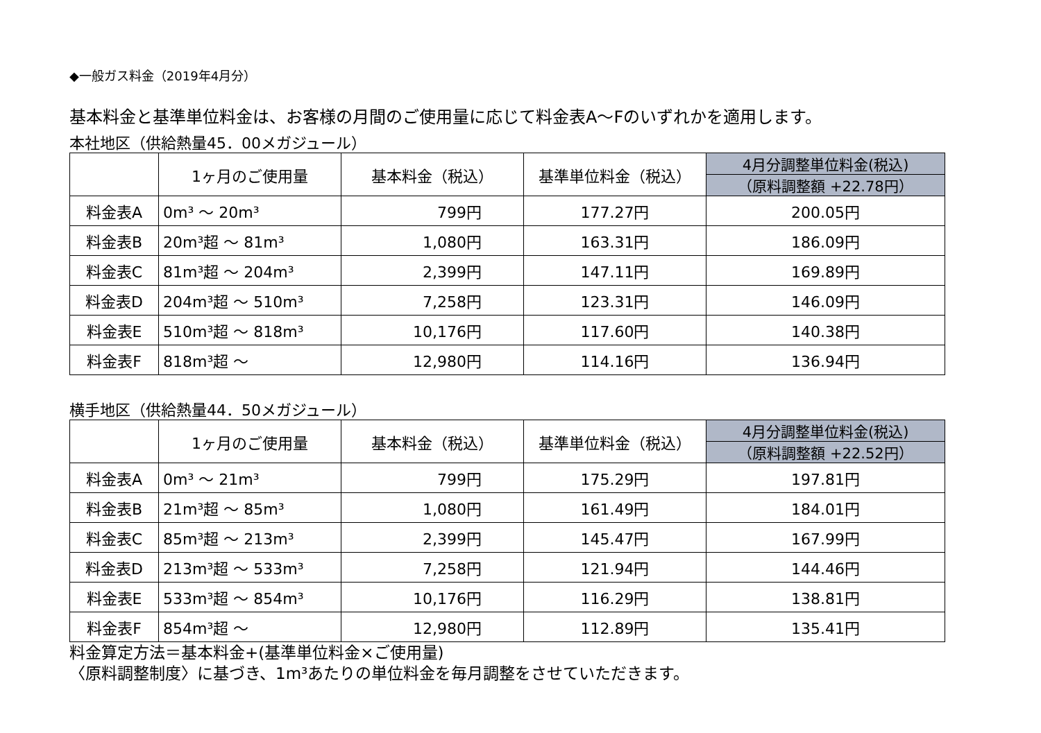◆一般ガス料金（2019年4月分）
基本料金と基準単位料金は、お客様の月間のご使用量に応じて料金表A～Fのいずれかを適用します。
本社地区（供給熱量45．00メガジュール）
| | 1ヶ月のご使用量 | 基本料金（税込） | 基準単位料金（税込） | 4月分調整単位料金(税込) |
| --- | --- | --- | --- | --- |
| | | | | （原料調整額 +22.78円） |
| 料金表A | 0m³ ～ 20m³ | 799円 | 177.27円 | 200.05円 |
| 料金表B | 20m³超 ～ 81m³ | 1,080円 | 163.31円 | 186.09円 |
| 料金表C | 81m³超 ～ 204m³ | 2,399円 | 147.11円 | 169.89円 |
| 料金表D | 204m³超 ～ 510m³ | 7,258円 | 123.31円 | 146.09円 |
| 料金表E | 510m³超 ～ 818m³ | 10,176円 | 117.60円 | 140.38円 |
| 料金表F | 818m³超 ～ | 12,980円 | 114.16円 | 136.94円 |
横手地区（供給熱量44．50メガジュール）
| | 1ヶ月のご使用量 | 基本料金（税込） | 基準単位料金（税込） | 4月分調整単位料金(税込) |
| --- | --- | --- | --- | --- |
| | | | | （原料調整額 +22.52円） |
| 料金表A | 0m³ ～ 21m³ | 799円 | 175.29円 | 197.81円 |
| 料金表B | 21m³超 ～ 85m³ | 1,080円 | 161.49円 | 184.01円 |
| 料金表C | 85m³超 ～ 213m³ | 2,399円 | 145.47円 | 167.99円 |
| 料金表D | 213m³超 ～ 533m³ | 7,258円 | 121.94円 | 144.46円 |
| 料金表E | 533m³超 ～ 854m³ | 10,176円 | 116.29円 | 138.81円 |
| 料金表F | 854m³超 ～ | 12,980円 | 112.89円 | 135.41円 |
料金算定方法＝基本料金+(基準単位料金×ご使用量)
〈原料調整制度〉に基づき、1m³あたりの単位料金を毎月調整をさせていただきます。